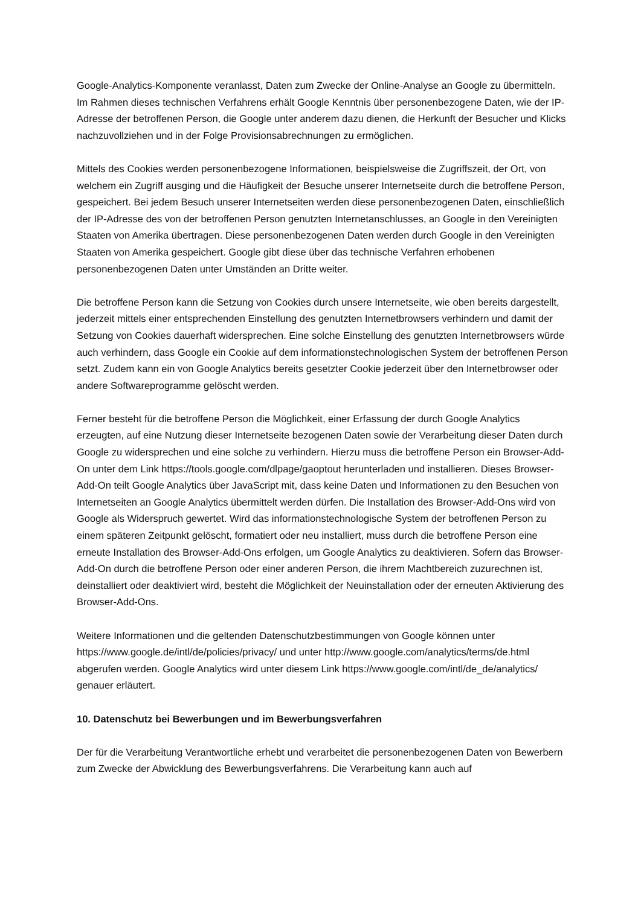Google-Analytics-Komponente veranlasst, Daten zum Zwecke der Online-Analyse an Google zu übermitteln. Im Rahmen dieses technischen Verfahrens erhält Google Kenntnis über personenbezogene Daten, wie der IP-Adresse der betroffenen Person, die Google unter anderem dazu dienen, die Herkunft der Besucher und Klicks nachzuvollziehen und in der Folge Provisionsabrechnungen zu ermöglichen.
Mittels des Cookies werden personenbezogene Informationen, beispielsweise die Zugriffszeit, der Ort, von welchem ein Zugriff ausging und die Häufigkeit der Besuche unserer Internetseite durch die betroffene Person, gespeichert. Bei jedem Besuch unserer Internetseiten werden diese personenbezogenen Daten, einschließlich der IP-Adresse des von der betroffenen Person genutzten Internetanschlusses, an Google in den Vereinigten Staaten von Amerika übertragen. Diese personenbezogenen Daten werden durch Google in den Vereinigten Staaten von Amerika gespeichert. Google gibt diese über das technische Verfahren erhobenen personenbezogenen Daten unter Umständen an Dritte weiter.
Die betroffene Person kann die Setzung von Cookies durch unsere Internetseite, wie oben bereits dargestellt, jederzeit mittels einer entsprechenden Einstellung des genutzten Internetbrowsers verhindern und damit der Setzung von Cookies dauerhaft widersprechen. Eine solche Einstellung des genutzten Internetbrowsers würde auch verhindern, dass Google ein Cookie auf dem informationstechnologischen System der betroffenen Person setzt. Zudem kann ein von Google Analytics bereits gesetzter Cookie jederzeit über den Internetbrowser oder andere Softwareprogramme gelöscht werden.
Ferner besteht für die betroffene Person die Möglichkeit, einer Erfassung der durch Google Analytics erzeugten, auf eine Nutzung dieser Internetseite bezogenen Daten sowie der Verarbeitung dieser Daten durch Google zu widersprechen und eine solche zu verhindern. Hierzu muss die betroffene Person ein Browser-Add-On unter dem Link https://tools.google.com/dlpage/gaoptout herunterladen und installieren. Dieses Browser-Add-On teilt Google Analytics über JavaScript mit, dass keine Daten und Informationen zu den Besuchen von Internetseiten an Google Analytics übermittelt werden dürfen. Die Installation des Browser-Add-Ons wird von Google als Widerspruch gewertet. Wird das informationstechnologische System der betroffenen Person zu einem späteren Zeitpunkt gelöscht, formatiert oder neu installiert, muss durch die betroffene Person eine erneute Installation des Browser-Add-Ons erfolgen, um Google Analytics zu deaktivieren. Sofern das Browser-Add-On durch die betroffene Person oder einer anderen Person, die ihrem Machtbereich zuzurechnen ist, deinstalliert oder deaktiviert wird, besteht die Möglichkeit der Neuinstallation oder der erneuten Aktivierung des Browser-Add-Ons.
Weitere Informationen und die geltenden Datenschutzbestimmungen von Google können unter https://www.google.de/intl/de/policies/privacy/ und unter http://www.google.com/analytics/terms/de.html abgerufen werden. Google Analytics wird unter diesem Link https://www.google.com/intl/de_de/analytics/ genauer erläutert.
10. Datenschutz bei Bewerbungen und im Bewerbungsverfahren
Der für die Verarbeitung Verantwortliche erhebt und verarbeitet die personenbezogenen Daten von Bewerbern zum Zwecke der Abwicklung des Bewerbungsverfahrens. Die Verarbeitung kann auch auf